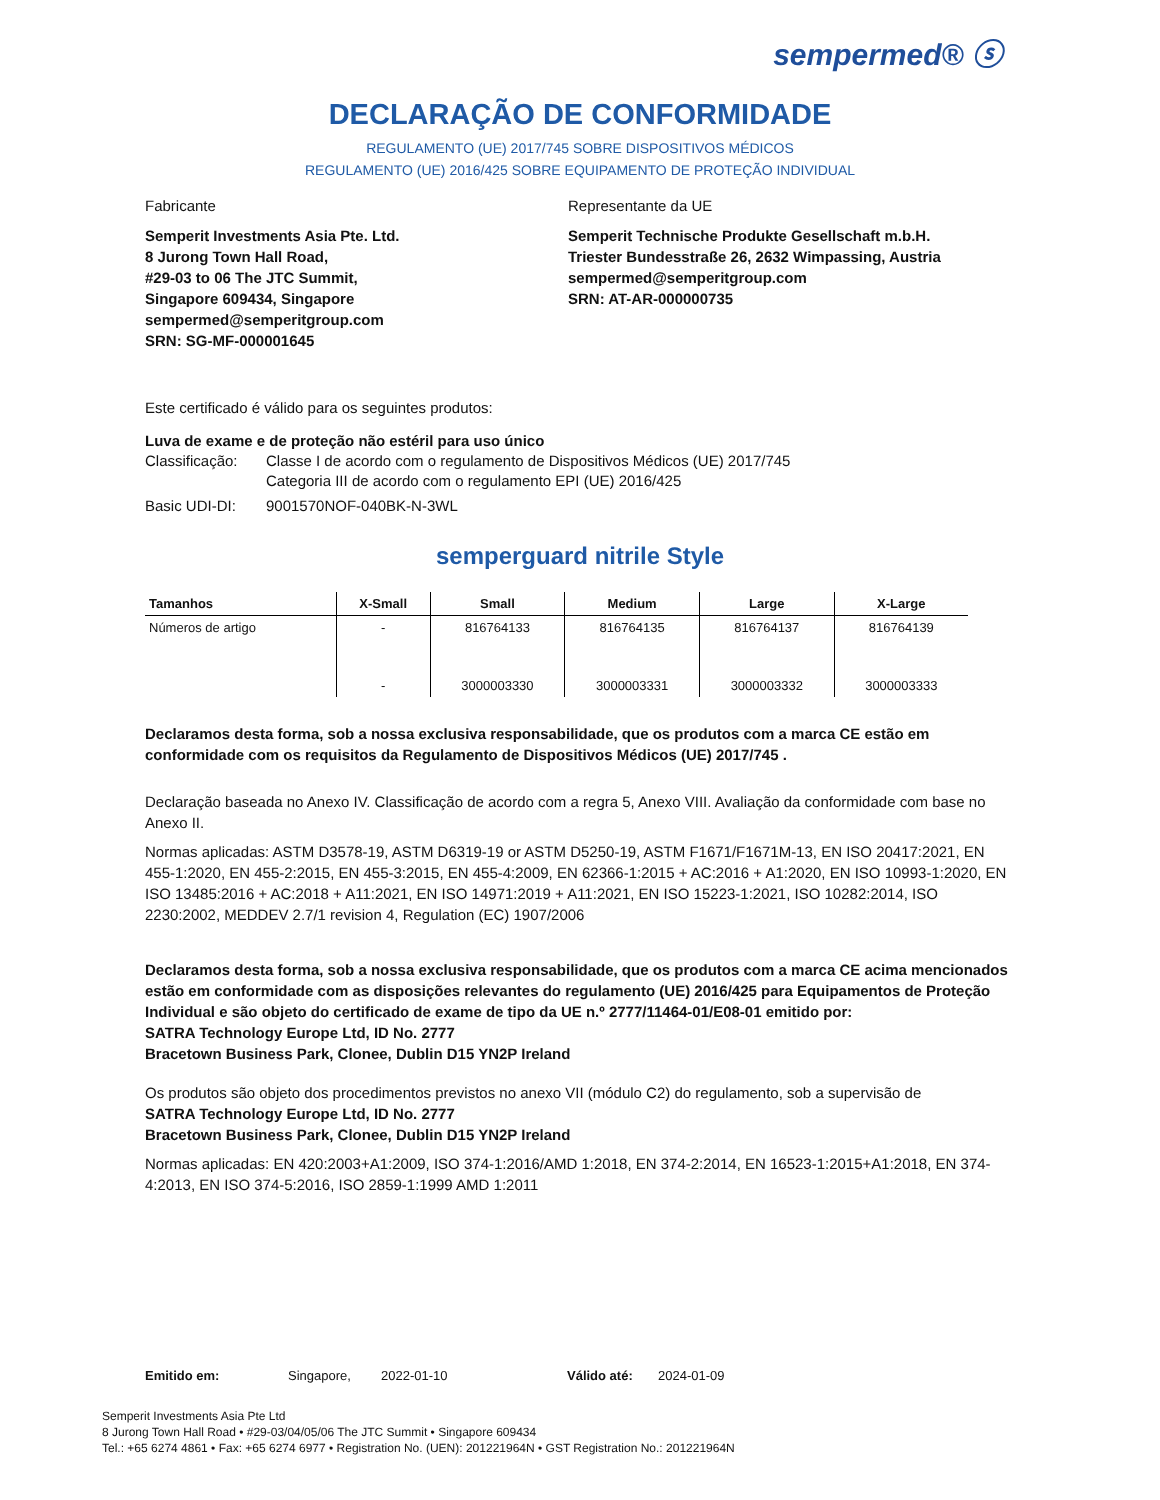sempermed® ⓢ
DECLARAÇÃO DE CONFORMIDADE
REGULAMENTO (UE) 2017/745 SOBRE DISPOSITIVOS MÉDICOS
REGULAMENTO (UE) 2016/425 SOBRE EQUIPAMENTO DE PROTEÇÃO INDIVIDUAL
Fabricante
Semperit Investments Asia Pte. Ltd.
8 Jurong Town Hall Road,
#29-03 to 06 The JTC Summit,
Singapore 609434, Singapore
sempermed@semperitgroup.com
SRN: SG-MF-000001645
Representante da UE
Semperit Technische Produkte Gesellschaft m.b.H.
Triester Bundesstraße 26, 2632 Wimpassing, Austria
sempermed@semperitgroup.com
SRN: AT-AR-000000735
Este certificado é válido para os seguintes produtos:
Luva de exame e de proteção não estéril para uso único
Classificação: Classe I de acordo com o regulamento de Dispositivos Médicos (UE) 2017/745
Categoria III de acordo com o regulamento EPI (UE) 2016/425
Basic UDI-DI: 9001570NOF-040BK-N-3WL
semperguard nitrile Style
| Tamanhos | X-Small | Small | Medium | Large | X-Large |
| --- | --- | --- | --- | --- | --- |
| Números de artigo | - | 816764133 | 816764135 | 816764137 | 816764139 |
| | - | 3000003330 | 3000003331 | 3000003332 | 3000003333 |
Declaramos desta forma, sob a nossa exclusiva responsabilidade, que os produtos com a marca CE estão em conformidade com os requisitos da Regulamento de Dispositivos Médicos (UE) 2017/745 .
Declaração baseada no Anexo IV. Classificação de acordo com a regra 5, Anexo VIII. Avaliação da conformidade com base no Anexo II.
Normas aplicadas: ASTM D3578-19, ASTM D6319-19 or ASTM D5250-19, ASTM F1671/F1671M-13, EN ISO 20417:2021, EN 455-1:2020, EN 455-2:2015, EN 455-3:2015, EN 455-4:2009, EN 62366-1:2015 + AC:2016 + A1:2020, EN ISO 10993-1:2020, EN ISO 13485:2016 + AC:2018 + A11:2021, EN ISO 14971:2019 + A11:2021, EN ISO 15223-1:2021, ISO 10282:2014, ISO 2230:2002, MEDDEV 2.7/1 revision 4, Regulation (EC) 1907/2006
Declaramos desta forma, sob a nossa exclusiva responsabilidade, que os produtos com a marca CE acima mencionados estão em conformidade com as disposições relevantes do regulamento (UE) 2016/425 para Equipamentos de Proteção Individual e são objeto do certificado de exame de tipo da UE n.º 2777/11464-01/E08-01 emitido por:
SATRA Technology Europe Ltd, ID No. 2777
Bracetown Business Park, Clonee, Dublin D15 YN2P Ireland
Os produtos são objeto dos procedimentos previstos no anexo VII (módulo C2) do regulamento, sob a supervisão de
SATRA Technology Europe Ltd, ID No. 2777
Bracetown Business Park, Clonee, Dublin D15 YN2P Ireland
Normas aplicadas: EN 420:2003+A1:2009, ISO 374-1:2016/AMD 1:2018, EN 374-2:2014, EN 16523-1:2015+A1:2018, EN 374-4:2013, EN ISO 374-5:2016, ISO 2859-1:1999 AMD 1:2011
Emitido em: Singapore, 2022-01-10 Válido até: 2024-01-09
Semperit Investments Asia Pte Ltd
8 Jurong Town Hall Road • #29-03/04/05/06 The JTC Summit • Singapore 609434
Tel.: +65 6274 4861 • Fax: +65 6274 6977 • Registration No. (UEN): 201221964N • GST Registration No.: 201221964N